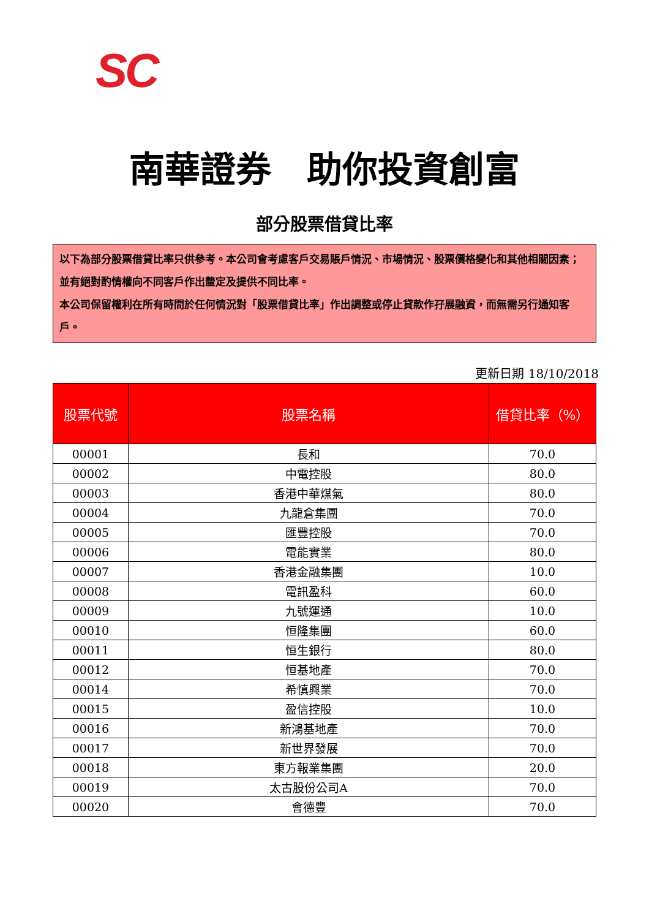SC
南華證券　助你投資創富
部分股票借貸比率
以下為部分股票借貸比率只供參考。本公司會考慮客戶交易賬戶情況、市場情況、股票價格變化和其他相關因素；並有絕對酌情權向不同客戶作出釐定及提供不同比率。
本公司保留權利在所有時間於任何情況對「股票借貸比率」作出調整或停止貸款作孖展融資，而無需另行通知客戶。
更新日期 18/10/2018
| 股票代號 | 股票名稱 | 借貸比率（%） |
| --- | --- | --- |
| 00001 | 長和 | 70.0 |
| 00002 | 中電控股 | 80.0 |
| 00003 | 香港中華煤氣 | 80.0 |
| 00004 | 九龍倉集團 | 70.0 |
| 00005 | 匯豐控股 | 70.0 |
| 00006 | 電能實業 | 80.0 |
| 00007 | 香港金融集團 | 10.0 |
| 00008 | 電訊盈科 | 60.0 |
| 00009 | 九號運通 | 10.0 |
| 00010 | 恒隆集團 | 60.0 |
| 00011 | 恒生銀行 | 80.0 |
| 00012 | 恒基地產 | 70.0 |
| 00014 | 希慎興業 | 70.0 |
| 00015 | 盈信控股 | 10.0 |
| 00016 | 新鴻基地產 | 70.0 |
| 00017 | 新世界發展 | 70.0 |
| 00018 | 東方報業集團 | 20.0 |
| 00019 | 太古股份公司A | 70.0 |
| 00020 | 會德豐 | 70.0 |